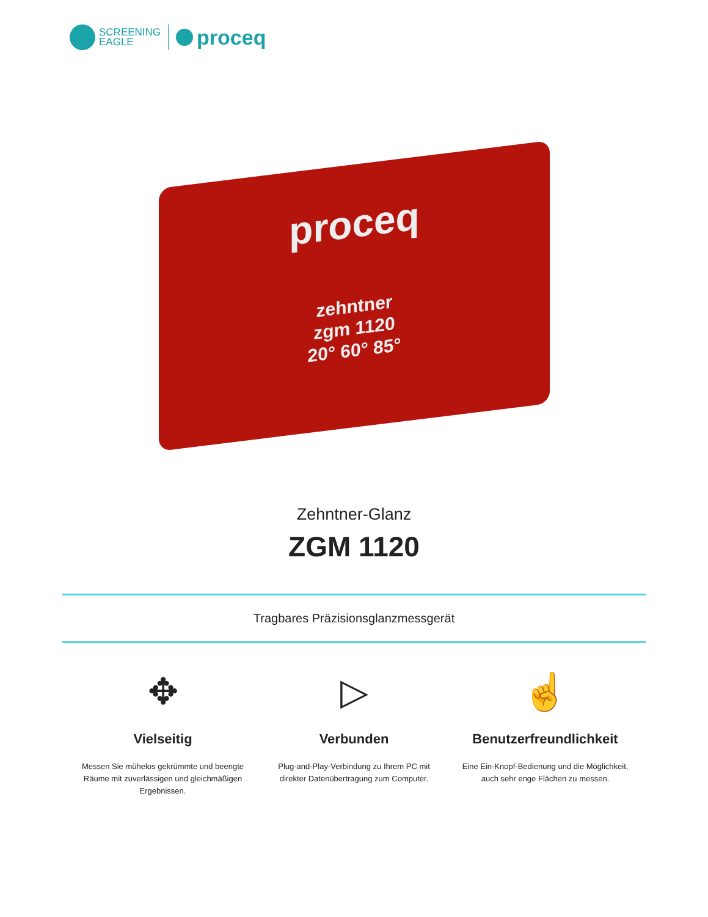SCREENING
EAGLE
proceq
proceq
zehntner
zgm 1120
20° 60° 85°
Zehntner-Glanz
ZGM 1120
Tragbares Präzisionsglanzmessgerät
✥
Vielseitig
Messen Sie mühelos gekrümmte und beengte Räume mit zuverlässigen und gleichmäßigen Ergebnissen.
▷
Verbunden
Plug-and-Play-Verbindung zu Ihrem PC mit direkter Datenübertragung zum Computer.
☝
Benutzerfreundlichkeit
Eine Ein-Knopf-Bedienung und die Möglichkeit, auch sehr enge Flächen zu messen.